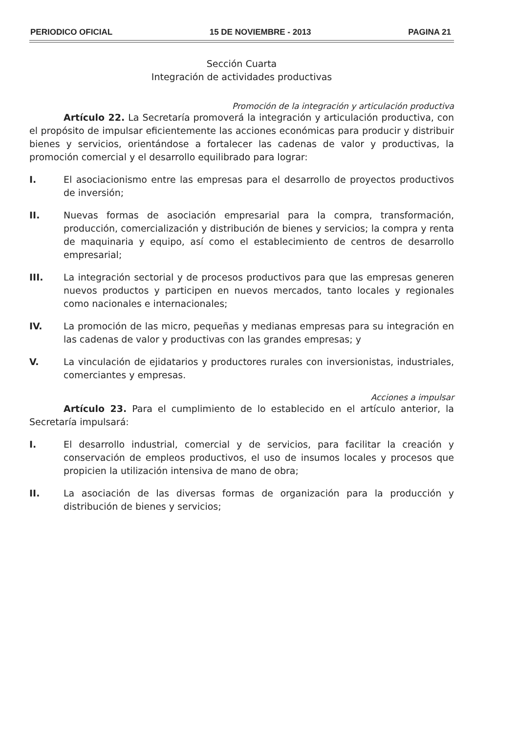PERIODICO OFICIAL 15 DE NOVIEMBRE - 2013 PAGINA 21
Sección Cuarta
Integración de actividades productivas
Promoción de la integración y articulación productiva
Artículo 22. La Secretaría promoverá la integración y articulación productiva, con el propósito de impulsar eficientemente las acciones económicas para producir y distribuir bienes y servicios, orientándose a fortalecer las cadenas de valor y productivas, la promoción comercial y el desarrollo equilibrado para lograr:
I. El asociacionismo entre las empresas para el desarrollo de proyectos productivos de inversión;
II. Nuevas formas de asociación empresarial para la compra, transformación, producción, comercialización y distribución de bienes y servicios; la compra y renta de maquinaria y equipo, así como el establecimiento de centros de desarrollo empresarial;
III. La integración sectorial y de procesos productivos para que las empresas generen nuevos productos y participen en nuevos mercados, tanto locales y regionales como nacionales e internacionales;
IV. La promoción de las micro, pequeñas y medianas empresas para su integración en las cadenas de valor y productivas con las grandes empresas; y
V. La vinculación de ejidatarios y productores rurales con inversionistas, industriales, comerciantes y empresas.
Acciones a impulsar
Artículo 23. Para el cumplimiento de lo establecido en el artículo anterior, la Secretaría impulsará:
I. El desarrollo industrial, comercial y de servicios, para facilitar la creación y conservación de empleos productivos, el uso de insumos locales y procesos que propicien la utilización intensiva de mano de obra;
II. La asociación de las diversas formas de organización para la producción y distribución de bienes y servicios;